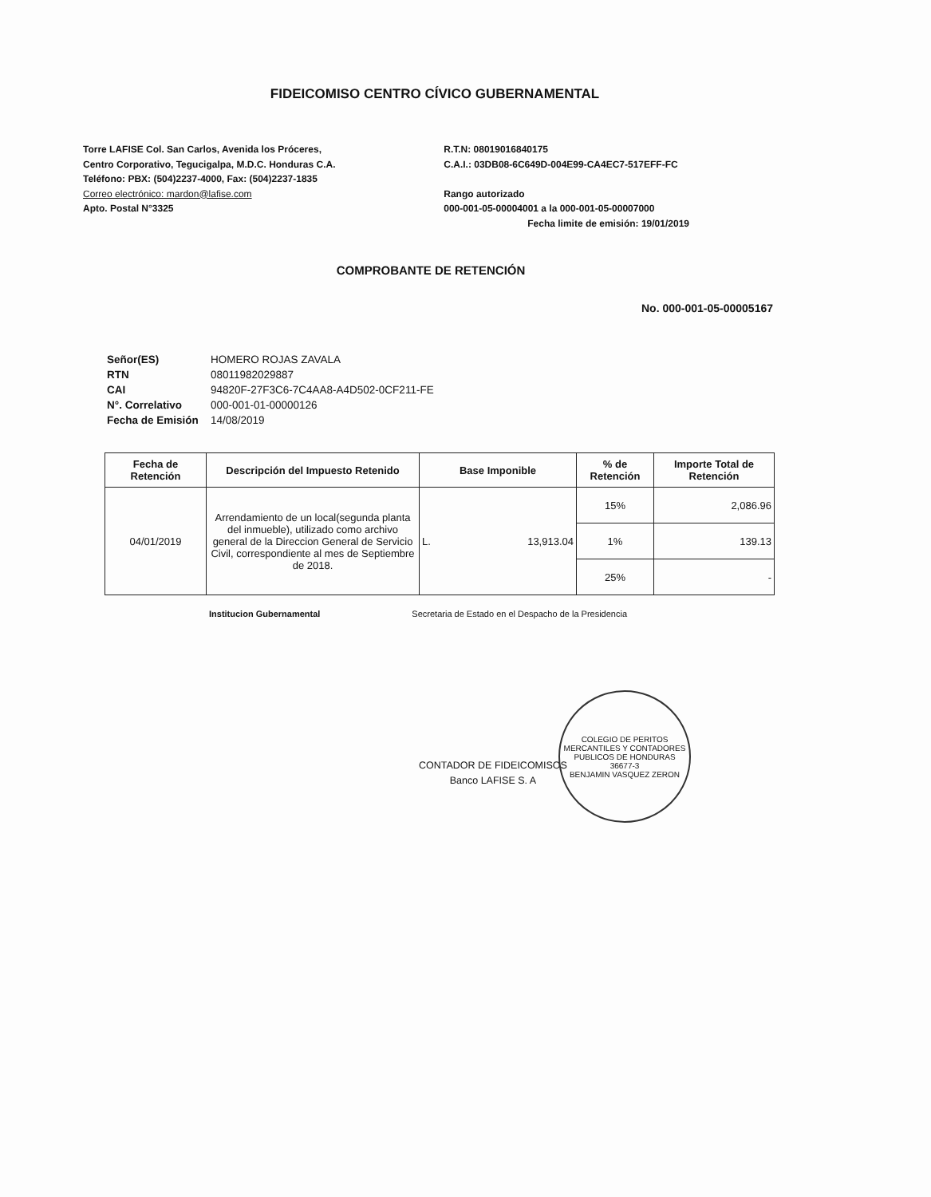FIDEICOMISO CENTRO CÍVICO GUBERNAMENTAL
Torre LAFISE Col. San Carlos, Avenida los Próceres,
Centro Corporativo, Tegucigalpa, M.D.C. Honduras C.A.
Teléfono: PBX: (504)2237-4000, Fax: (504)2237-1835
Correo electrónico: mardon@lafise.com
Apto. Postal N°3325
R.T.N: 08019016840175
C.A.I.: 03DB08-6C649D-004E99-CA4EC7-517EFF-FC
Rango autorizado
000-001-05-00004001 a la 000-001-05-00007000
Fecha limite de emisión: 19/01/2019
COMPROBANTE DE RETENCIÓN
No. 000-001-05-00005167
| Señor(ES) | HOMERO ROJAS ZAVALA |
| RTN | 08011982029887 |
| CAI | 94820F-27F3C6-7C4AA8-A4D502-0CF211-FE |
| N°. Correlativo | 000-001-01-00000126 |
| Fecha de Emisión | 14/08/2019 |
| Fecha de Retención | Descripción del Impuesto Retenido | Base Imponible | % de Retención | Importe Total de Retención |
| --- | --- | --- | --- | --- |
| 04/01/2019 | Arrendamiento de un local(segunda planta del inmueble), utilizado como archivo general de la Direccion General de Servicio Civil, correspondiente al mes de Septiembre de 2018. | L. 13,913.04 | 15% | 2,086.96 |
| | | | 1% | 139.13 |
| | | | 25% | - |
Institucion Gubernamental Secretaria de Estado en el Despacho de la Presidencia
CONTADOR DE FIDEICOMISOS
Banco LAFISE S. A
COLEGIO DE PERITOS MERCANTILES Y CONTADORES PUBLICOS DE HONDURAS
36677-3
BENJAMIN VASQUEZ ZERON